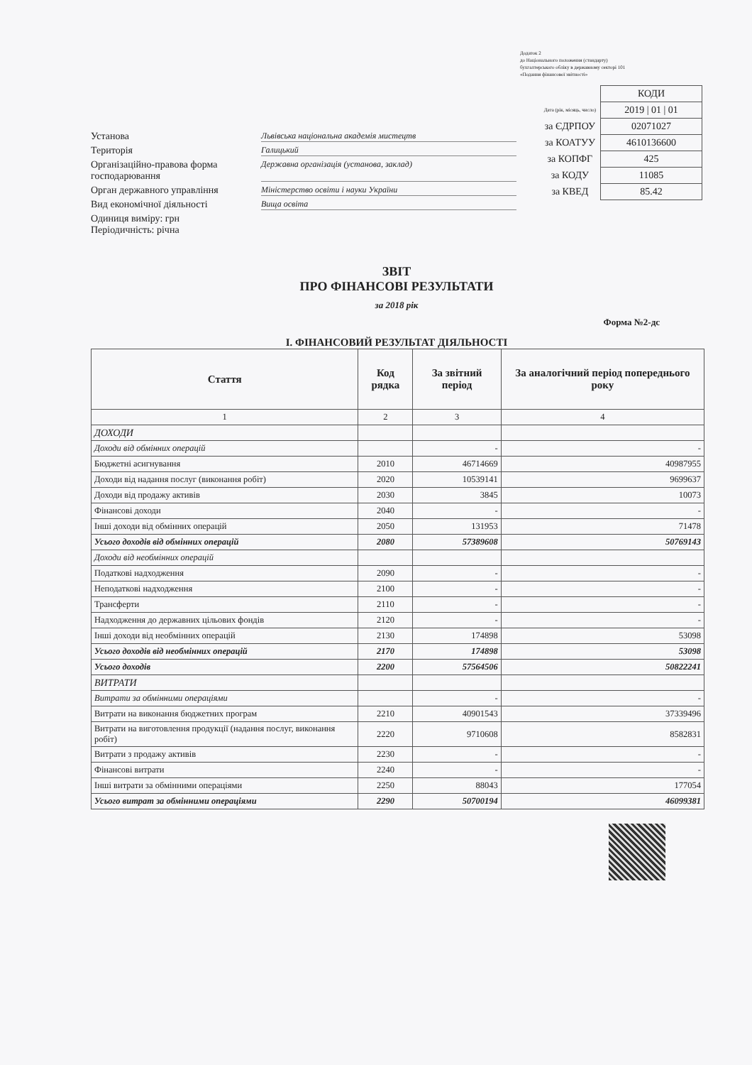Додаток 2
до Національного положення (стандарту)
бухгалтерського обліку в державному секторі 101
«Подання фінансової звітності»
Установа Львівська національна академія мистецтв
Територія Галицький
Організаційно-правова форма господарювання Державна організація (установа, заклад)
Орган державного управління Міністерство освіти і науки України
Вид економічної діяльності Вища освіта
Одиниця виміру: грн
Періодичність: річна
| | КОДИ |
| Дата (рік, місяць, число) | 2019 / 01 / 01 |
| за ЄДРПОУ | 02071027 |
| за КОАТУУ | 4610136600 |
| за КОПФГ | 425 |
| за КОДУ | 11085 |
| за КВЕД | 85.42 |
ЗВІТ
ПРО ФІНАНСОВІ РЕЗУЛЬТАТИ
за 2018 рік
Форма №2-дс
І. ФІНАНСОВИЙ РЕЗУЛЬТАТ ДІЯЛЬНОСТІ
| Стаття | Код рядка | За звітний період | За аналогічний період попереднього року |
| --- | --- | --- | --- |
| 1 | 2 | 3 | 4 |
| ДОХОДИ | | | |
| Доходи від обмінних операцій | | - | - |
| Бюджетні асигнування | 2010 | 46714669 | 40987955 |
| Доходи від надання послуг (виконання робіт) | 2020 | 10539141 | 9699637 |
| Доходи від продажу активів | 2030 | 3845 | 10073 |
| Фінансові доходи | 2040 | - | - |
| Інші доходи від обмінних операцій | 2050 | 131953 | 71478 |
| Усього доходів від обмінних операцій | 2080 | 57389608 | 50769143 |
| Доходи від необмінних операцій | | | |
| Податкові надходження | 2090 | - | - |
| Неподаткові надходження | 2100 | - | - |
| Трансферти | 2110 | - | - |
| Надходження до державних цільових фондів | 2120 | - | - |
| Інші доходи від необмінних операцій | 2130 | 174898 | 53098 |
| Усього доходів від необмінних операцій | 2170 | 174898 | 53098 |
| Усього доходів | 2200 | 57564506 | 50822241 |
| ВИТРАТИ | | | |
| Витрати за обмінними операціями | | - | - |
| Витрати на виконання бюджетних програм | 2210 | 40901543 | 37339496 |
| Витрати на виготовлення продукції (надання послуг, виконання робіт) | 2220 | 9710608 | 8582831 |
| Витрати з продажу активів | 2230 | - | - |
| Фінансові витрати | 2240 | - | - |
| Інші витрати за обмінними операціями | 2250 | 88043 | 177054 |
| Усього витрат за обмінними операціями | 2290 | 50700194 | 46099381 |